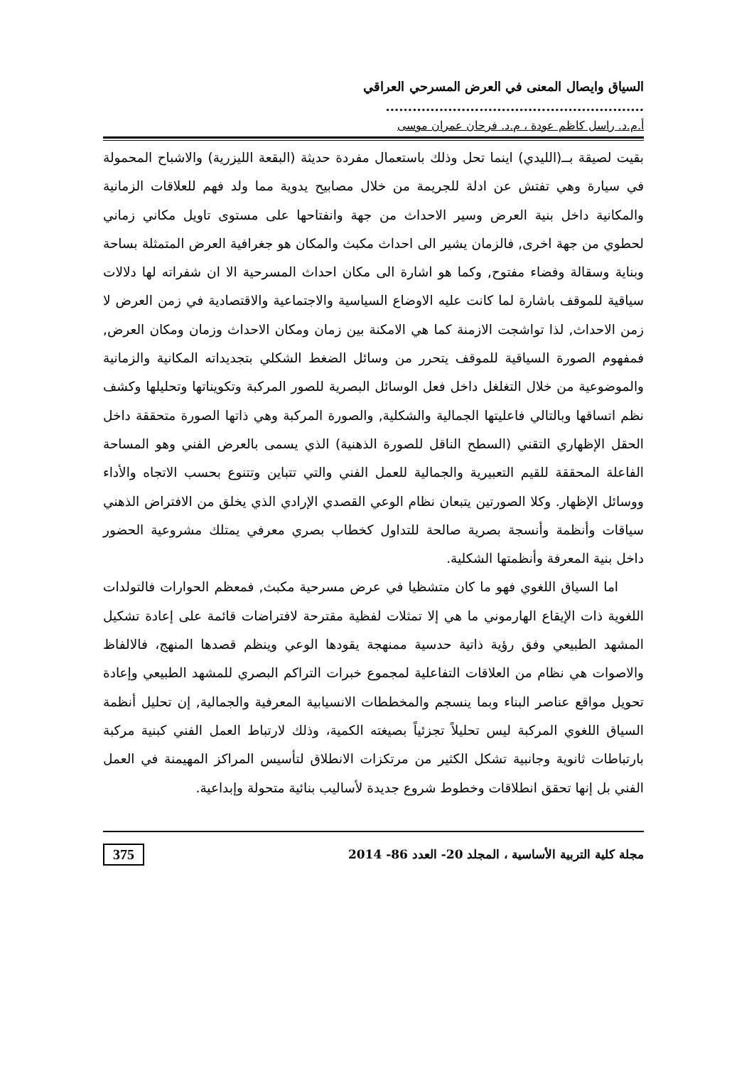السياق وايصال المعنى في العرض المسرحي العراقي ..........................................................
أ.م.د. راسل كاظم عودة ، م.د. فرحان عمران موسى
بقيت لصيقة بــ(الليدي) اينما تحل وذلك باستعمال مفردة حديثة (البقعة الليزرية) والاشباح المحمولة في سيارة وهي تفتش عن ادلة للجريمة من خلال مصابيح يدوية مما ولد فهم للعلاقات الزمانية والمكانية داخل بنية العرض وسير الاحداث من جهة وانفتاحها على مستوى تاويل مكاني زماني لحطوي من جهة اخرى, فالزمان يشير الى احداث مكبث والمكان هو جغرافية العرض المتمثلة بساحة وبناية وسقالة وفضاء مفتوح, وكما هو اشارة الى مكان احداث المسرحية الا ان شفراته لها دلالات سياقية للموقف باشارة لما كانت عليه الاوضاع السياسية والاجتماعية والاقتصادية في زمن العرض لا زمن الاحداث, لذا تواشجت الازمنة كما هي الامكنة بين زمان ومكان الاحداث وزمان ومكان العرض, فمفهوم الصورة السياقية للموقف يتحرر من وسائل الضغط الشكلي بتجديداته المكانية والزمانية والموضوعية من خلال التغلغل داخل فعل الوسائل البصرية للصور المركبة وتكويناتها وتحليلها وكشف نظم اتساقها وبالتالي فاعليتها الجمالية والشكلية, والصورة المركبة وهي ذاتها الصورة متحققة داخل الحقل الإظهاري التقني (السطح الناقل للصورة الذهنية) الذي يسمى بالعرض الفني وهو المساحة الفاعلة المحققة للقيم التعبيرية والجمالية للعمل الفني والتي تتباين وتتنوع بحسب الاتجاه والأداء ووسائل الإظهار. وكلا الصورتين يتبعان نظام الوعي القصدي الإرادي الذي يخلق من الافتراض الذهني سياقات وأنظمة وأنسجة بصرية صالحة للتداول كخطاب بصري معرفي يمتلك مشروعية الحضور داخل بنية المعرفة وأنظمتها الشكلية.
اما السياق اللغوي فهو ما كان متشظيا في عرض مسرحية مكبث, فمعظم الحوارات فالتولدات اللغوية ذات الإيقاع الهارموني ما هي إلا تمثلات لفظية مقترحة لافتراضات قائمة على إعادة تشكيل المشهد الطبيعي وفق رؤية ذاتية حدسية ممنهجة يقودها الوعي وينظم قصدها المنهج، فالالفاظ والاصوات هي نظام من العلاقات التفاعلية لمجموع خبرات التراكم البصري للمشهد الطبيعي وإعادة تحويل مواقع عناصر البناء وبما ينسجم والمخططات الانسيابية المعرفية والجمالية, إن تحليل أنظمة السياق اللغوي المركبة ليس تحليلاً تجزئياً بصيغته الكمية، وذلك لارتباط العمل الفني كبنية مركبة بارتباطات ثانوية وجانبية تشكل الكثير من مرتكزات الانطلاق لتأسيس المراكز المهيمنة في العمل الفني بل إنها تحقق انطلاقات وخطوط شروع جديدة لأساليب بنائية متحولة وإبداعية.
مجلة كلية التربية الأساسية ، المجلد 20- العدد 86- 2014 375